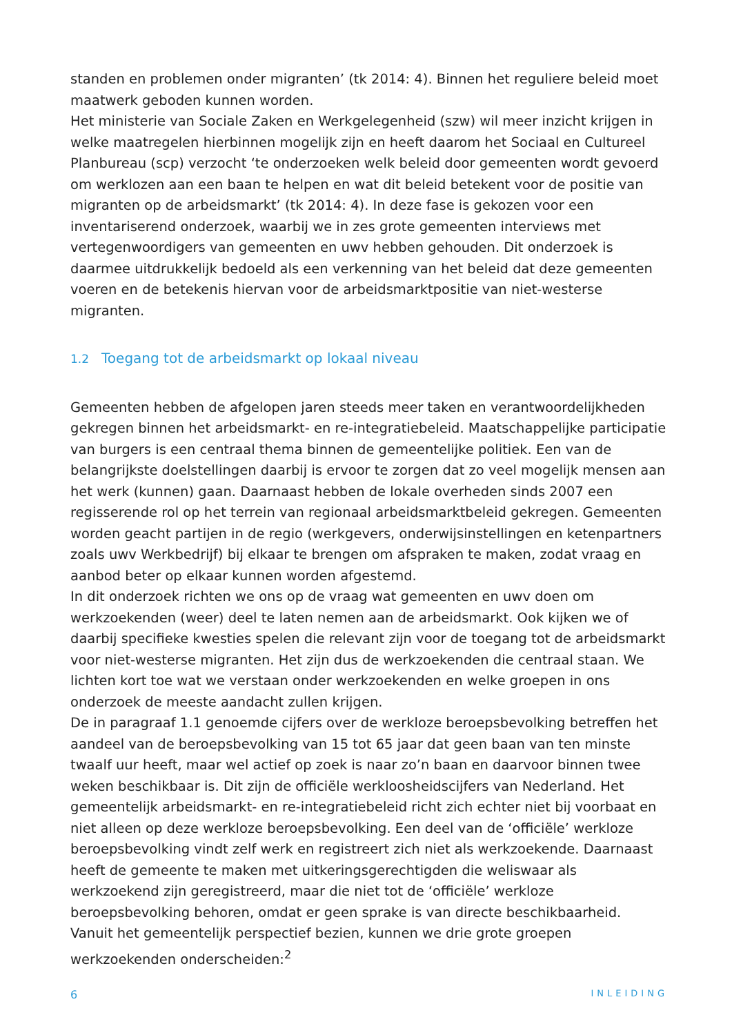standen en problemen onder migranten’ (tk 2014: 4). Binnen het reguliere beleid moet maatwerk geboden kunnen worden.
Het ministerie van Sociale Zaken en Werkgelegenheid (szw) wil meer inzicht krijgen in welke maatregelen hierbinnen mogelijk zijn en heeft daarom het Sociaal en Cultureel Planbureau (scp) verzocht ‘te onderzoeken welk beleid door gemeenten wordt gevoerd om werklozen aan een baan te helpen en wat dit beleid betekent voor de positie van migranten op de arbeidsmarkt’ (tk 2014: 4). In deze fase is gekozen voor een inventariserend onderzoek, waarbij we in zes grote gemeenten interviews met vertegenwoordigers van gemeenten en uwv hebben gehouden. Dit onderzoek is daarmee uitdrukkelijk bedoeld als een verkenning van het beleid dat deze gemeenten voeren en de betekenis hiervan voor de arbeidsmarktpositie van niet-westerse migranten.
1.2 Toegang tot de arbeidsmarkt op lokaal niveau
Gemeenten hebben de afgelopen jaren steeds meer taken en verantwoordelijkheden gekregen binnen het arbeidsmarkt- en re-integratiebeleid. Maatschappelijke participatie van burgers is een centraal thema binnen de gemeentelijke politiek. Een van de belangrijkste doelstellingen daarbij is ervoor te zorgen dat zo veel mogelijk mensen aan het werk (kunnen) gaan. Daarnaast hebben de lokale overheden sinds 2007 een regisserende rol op het terrein van regionaal arbeidsmarktbeleid gekregen. Gemeenten worden geacht partijen in de regio (werkgevers, onderwijsinstellingen en ketenpartners zoals uwv Werkbedrijf) bij elkaar te brengen om afspraken te maken, zodat vraag en aanbod beter op elkaar kunnen worden afgestemd.
In dit onderzoek richten we ons op de vraag wat gemeenten en uwv doen om werkzoekenden (weer) deel te laten nemen aan de arbeidsmarkt. Ook kijken we of daarbij specifieke kwesties spelen die relevant zijn voor de toegang tot de arbeidsmarkt voor niet-westerse migranten. Het zijn dus de werkzoekenden die centraal staan. We lichten kort toe wat we verstaan onder werkzoekenden en welke groepen in ons onderzoek de meeste aandacht zullen krijgen.
De in paragraaf 1.1 genoemde cijfers over de werkloze beroepsbevolking betreffen het aandeel van de beroepsbevolking van 15 tot 65 jaar dat geen baan van ten minste twaalf uur heeft, maar wel actief op zoek is naar zo’n baan en daarvoor binnen twee weken beschikbaar is. Dit zijn de officiële werkloosheidscijfers van Nederland. Het gemeentelijk arbeidsmarkt- en re-integratiebeleid richt zich echter niet bij voorbaat en niet alleen op deze werkloze beroepsbevolking. Een deel van de ‘officiële’ werkloze beroepsbevolking vindt zelf werk en registreert zich niet als werkzoekende. Daarnaast heeft de gemeente te maken met uitkeringsgerechtigden die weliswaar als werkzoekend zijn geregistreerd, maar die niet tot de ‘officiële’ werkloze beroepsbevolking behoren, omdat er geen sprake is van directe beschikbaarheid.
Vanuit het gemeentelijk perspectief bezien, kunnen we drie grote groepen werkzoekenden onderscheiden:<sup>2</sup>
6 INLEIDING